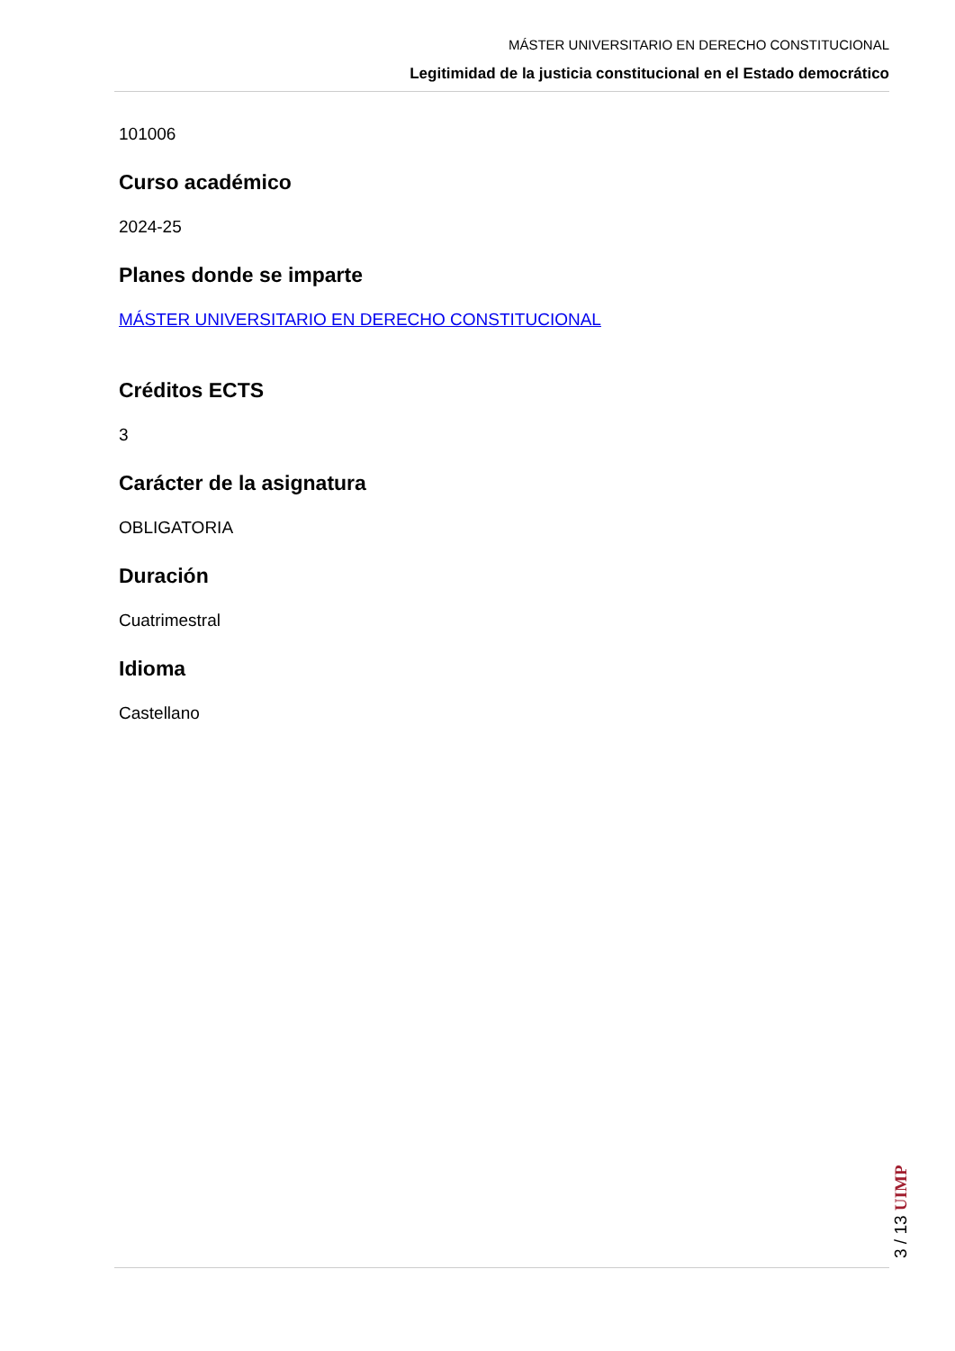MÁSTER UNIVERSITARIO EN DERECHO CONSTITUCIONAL
Legitimidad de la justicia constitucional en el Estado democrático
101006
Curso académico
2024-25
Planes donde se imparte
MÁSTER UNIVERSITARIO EN DERECHO CONSTITUCIONAL
Créditos ECTS
3
Carácter de la asignatura
OBLIGATORIA
Duración
Cuatrimestral
Idioma
Castellano
3 / 13 UIMP